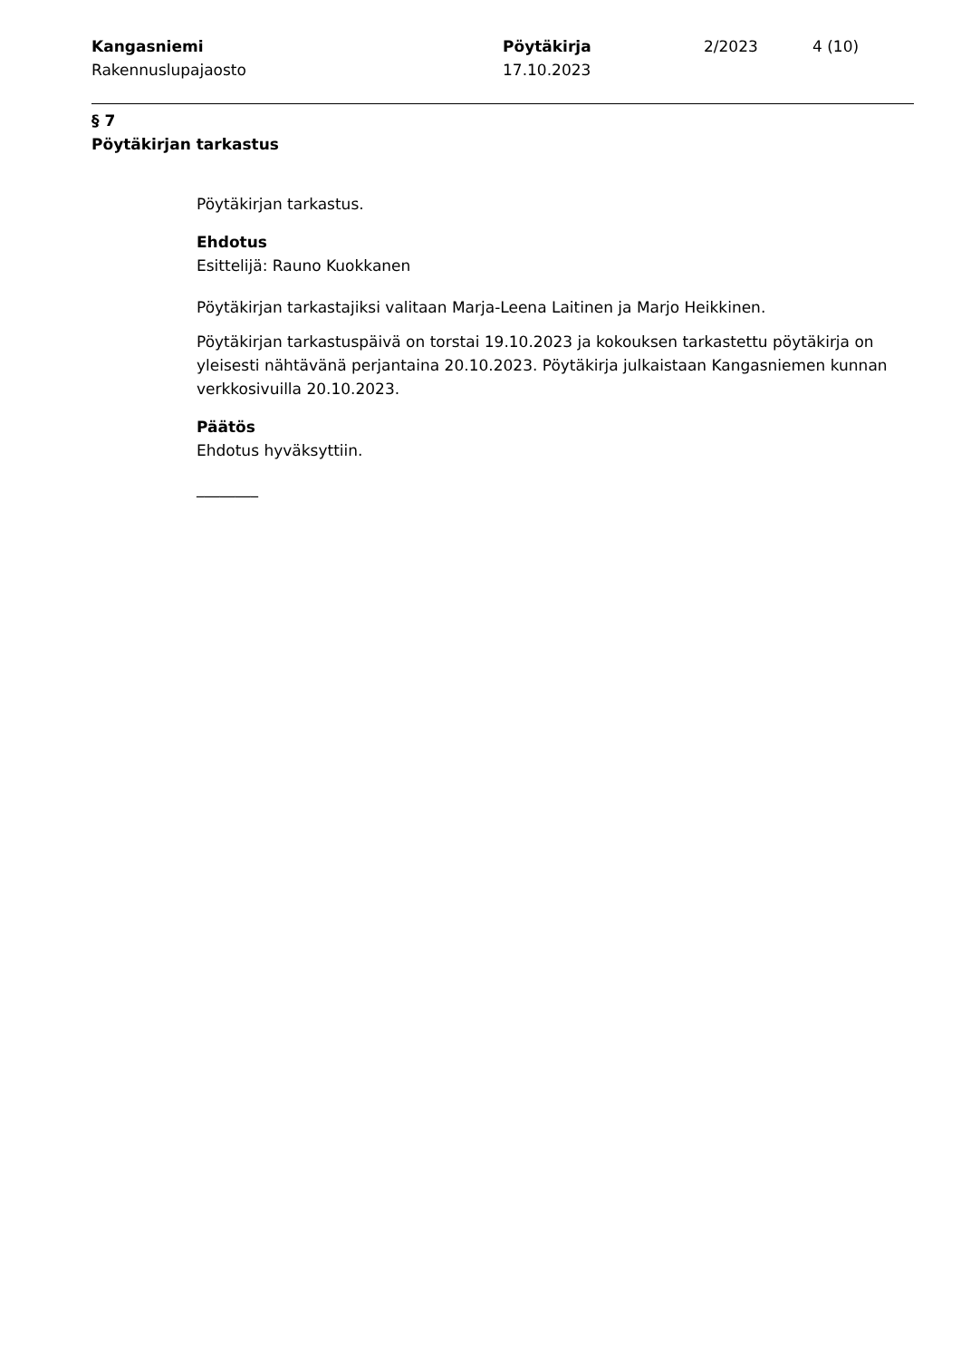Kangasniemi
Rakennuslupajaosto
Pöytäkirja
17.10.2023
2/2023 4 (10)
§ 7
Pöytäkirjan tarkastus
Pöytäkirjan tarkastus.
Ehdotus
Esittelijä: Rauno Kuokkanen
Pöytäkirjan tarkastajiksi valitaan Marja-Leena Laitinen ja Marjo Heikkinen.
Pöytäkirjan tarkastuspäivä on torstai 19.10.2023 ja kokouksen tarkastettu pöytäkirja on yleisesti nähtävänä perjantaina 20.10.2023. Pöytäkirja julkaistaan Kangasniemen kunnan verkkosivuilla 20.10.2023.
Päätös
Ehdotus hyväksyttiin.
________